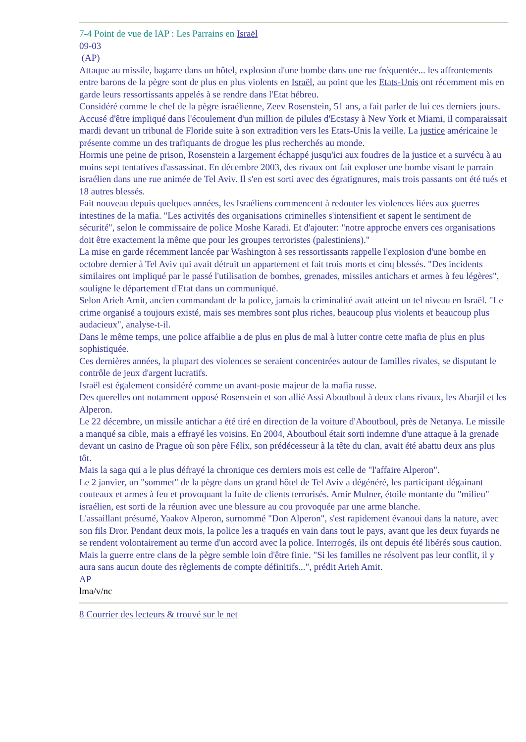7-4 Point de vue de lAP : Les Parrains en Israël
09-03
(AP)
Attaque au missile, bagarre dans un hôtel, explosion d'une bombe dans une rue fréquentée... les affrontements entre barons de la pègre sont de plus en plus violents en Israël, au point que les Etats-Unis ont récemment mis en garde leurs ressortissants appelés à se rendre dans l'Etat hébreu.
Considéré comme le chef de la pègre israélienne, Zeev Rosenstein, 51 ans, a fait parler de lui ces derniers jours. Accusé d'être impliqué dans l'écoulement d'un million de pilules d'Ecstasy à New York et Miami, il comparaissait mardi devant un tribunal de Floride suite à son extradition vers les Etats-Unis la veille. La justice américaine le présente comme un des trafiquants de drogue les plus recherchés au monde.
Hormis une peine de prison, Rosenstein a largement échappé jusqu'ici aux foudres de la justice et a survécu à au moins sept tentatives d'assassinat. En décembre 2003, des rivaux ont fait exploser une bombe visant le parrain israélien dans une rue animée de Tel Aviv. Il s'en est sorti avec des égratignures, mais trois passants ont été tués et 18 autres blessés.
Fait nouveau depuis quelques années, les Israéliens commencent à redouter les violences liées aux guerres intestines de la mafia. "Les activités des organisations criminelles s'intensifient et sapent le sentiment de sécurité", selon le commissaire de police Moshe Karadi. Et d'ajouter: "notre approche envers ces organisations doit être exactement la même que pour les groupes terroristes (palestiniens)."
La mise en garde récemment lancée par Washington à ses ressortissants rappelle l'explosion d'une bombe en octobre dernier à Tel Aviv qui avait détruit un appartement et fait trois morts et cinq blessés. "Des incidents similaires ont impliqué par le passé l'utilisation de bombes, grenades, missiles antichars et armes à feu légères", souligne le département d'Etat dans un communiqué.
Selon Arieh Amit, ancien commandant de la police, jamais la criminalité avait atteint un tel niveau en Israël. "Le crime organisé a toujours existé, mais ses membres sont plus riches, beaucoup plus violents et beaucoup plus audacieux", analyse-t-il.
Dans le même temps, une police affaiblie a de plus en plus de mal à lutter contre cette mafia de plus en plus sophistiquée.
Ces dernières années, la plupart des violences se seraient concentrées autour de familles rivales, se disputant le contrôle de jeux d'argent lucratifs.
Israël est également considéré comme un avant-poste majeur de la mafia russe.
Des querelles ont notamment opposé Rosenstein et son allié Assi Aboutboul à deux clans rivaux, les Abarjil et les Alperon.
Le 22 décembre, un missile antichar a été tiré en direction de la voiture d'Aboutboul, près de Netanya. Le missile a manqué sa cible, mais a effrayé les voisins. En 2004, Aboutboul était sorti indemne d'une attaque à la grenade devant un casino de Prague où son père Félix, son prédécesseur à la tête du clan, avait été abattu deux ans plus tôt.
Mais la saga qui a le plus défrayé la chronique ces derniers mois est celle de "l'affaire Alperon".
Le 2 janvier, un "sommet" de la pègre dans un grand hôtel de Tel Aviv a dégénéré, les participant dégainant couteaux et armes à feu et provoquant la fuite de clients terrorisés. Amir Mulner, étoile montante du "milieu" israélien, est sorti de la réunion avec une blessure au cou provoquée par une arme blanche.
L'assaillant présumé, Yaakov Alperon, surnommé "Don Alperon", s'est rapidement évanoui dans la nature, avec son fils Dror. Pendant deux mois, la police les a traqués en vain dans tout le pays, avant que les deux fuyards ne se rendent volontairement au terme d'un accord avec la police. Interrogés, ils ont depuis été libérés sous caution.
Mais la guerre entre clans de la pègre semble loin d'être finie. "Si les familles ne résolvent pas leur conflit, il y aura sans aucun doute des règlements de compte définitifs...", prédit Arieh Amit.
AP
lma/v/nc
8 Courrier des lecteurs & trouvé sur le net